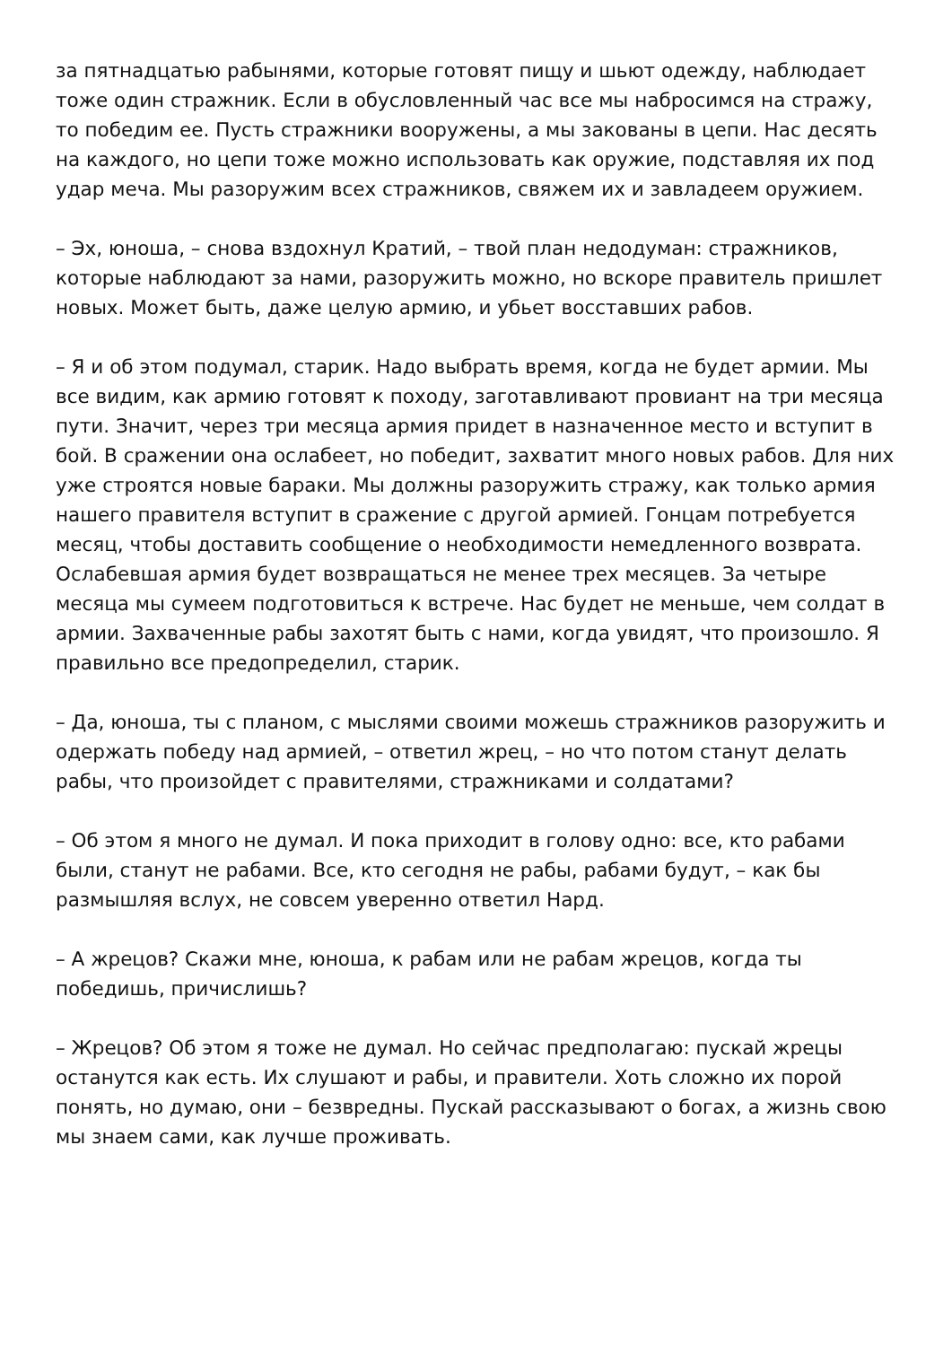за пятнадцатью рабынями, которые готовят пищу и шьют одежду, наблюдает тоже один стражник. Если в обусловленный час все мы набросимся на стражу, то победим ее. Пусть стражники вооружены, а мы закованы в цепи. Нас десять на каждого, но цепи тоже можно использовать как оружие, подставляя их под удар меча. Мы разоружим всех стражников, свяжем их и завладеем оружием.
– Эх, юноша, – снова вздохнул Кратий, – твой план недодуман: стражников, которые наблюдают за нами, разоружить можно, но вскоре правитель пришлет новых. Может быть, даже целую армию, и убьет восставших рабов.
– Я и об этом подумал, старик. Надо выбрать время, когда не будет армии. Мы все видим, как армию готовят к походу, заготавливают провиант на три месяца пути. Значит, через три месяца армия придет в назначенное место и вступит в бой. В сражении она ослабеет, но победит, захватит много новых рабов. Для них уже строятся новые бараки. Мы должны разоружить стражу, как только армия нашего правителя вступит в сражение с другой армией. Гонцам потребуется месяц, чтобы доставить сообщение о необходимости немедленного возврата. Ослабевшая армия будет возвращаться не менее трех месяцев. За четыре месяца мы сумеем подготовиться к встрече. Нас будет не меньше, чем солдат в армии. Захваченные рабы захотят быть с нами, когда увидят, что произошло. Я правильно все предопределил, старик.
– Да, юноша, ты с планом, с мыслями своими можешь стражников разоружить и одержать победу над армией, – ответил жрец, – но что потом станут делать рабы, что произойдет с правителями, стражниками и солдатами?
– Об этом я много не думал. И пока приходит в голову одно: все, кто рабами были, станут не рабами. Все, кто сегодня не рабы, рабами будут, – как бы размышляя вслух, не совсем уверенно ответил Нард.
– А жрецов? Скажи мне, юноша, к рабам или не рабам жрецов, когда ты победишь, причислишь?
– Жрецов? Об этом я тоже не думал. Но сейчас предполагаю: пускай жрецы останутся как есть. Их слушают и рабы, и правители. Хоть сложно их порой понять, но думаю, они – безвредны. Пускай рассказывают о богах, а жизнь свою мы знаем сами, как лучше проживать.